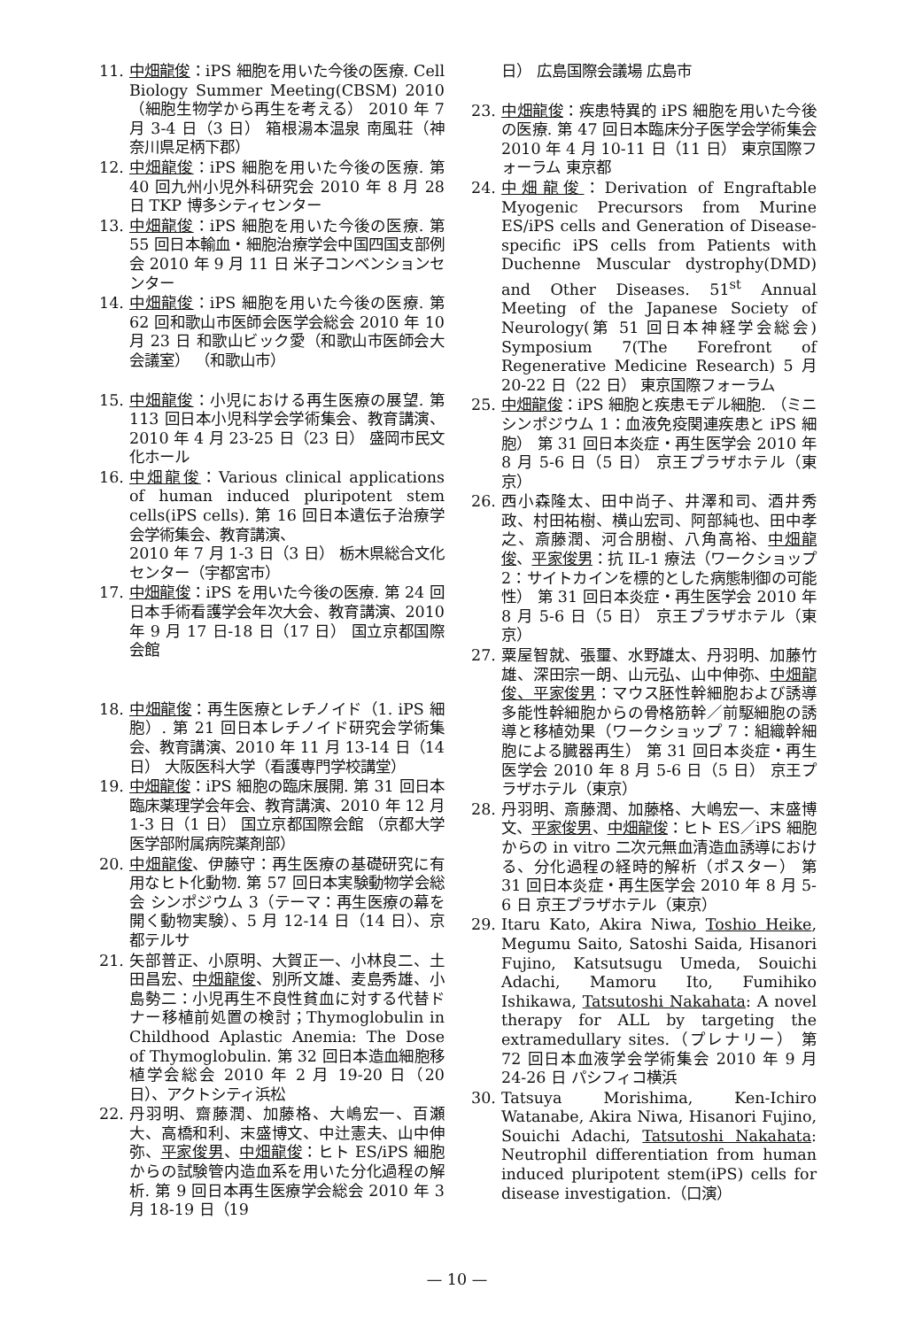11. 中畑龍俊：iPS 細胞を用いた今後の医療. Cell Biology Summer Meeting(CBSM) 2010 （細胞生物学から再生を考える） 2010 年 7 月 3-4 日（3 日） 箱根湯本温泉 南風荘（神奈川県足柄下郡）
12. 中畑龍俊：iPS 細胞を用いた今後の医療. 第 40 回九州小児外科研究会 2010 年 8 月 28 日 TKP 博多シティセンター
13. 中畑龍俊：iPS 細胞を用いた今後の医療. 第 55 回日本輸血・細胞治療学会中国四国支部例会 2010 年 9 月 11 日 米子コンベンションセンター
14. 中畑龍俊：iPS 細胞を用いた今後の医療. 第 62 回和歌山市医師会医学会総会 2010 年 10 月 23 日 和歌山ビック愛（和歌山市医師会大会議室） （和歌山市）
15. 中畑龍俊：小児における再生医療の展望. 第 113 回日本小児科学会学術集会、教育講演、2010 年 4 月 23-25 日（23 日） 盛岡市民文化ホール
16. 中畑龍俊：Various clinical applications of human induced pluripotent stem cells(iPS cells). 第 16 回日本遺伝子治療学会学術集会、教育講演、
2010 年 7 月 1-3 日（3 日） 栃木県総合文化センター（宇都宮市）
17. 中畑龍俊：iPS を用いた今後の医療. 第 24 回日本手術看護学会年次大会、教育講演、2010 年 9 月 17 日-18 日（17 日） 国立京都国際会館
18. 中畑龍俊：再生医療とレチノイド（1. iPS 細胞）. 第 21 回日本レチノイド研究会学術集会、教育講演、2010 年 11 月 13-14 日（14 日） 大阪医科大学（看護専門学校講堂）
19. 中畑龍俊：iPS 細胞の臨床展開. 第 31 回日本臨床薬理学会年会、教育講演、2010 年 12 月 1-3 日（1 日） 国立京都国際会館 （京都大学医学部附属病院薬剤部）
20. 中畑龍俊、伊藤守：再生医療の基礎研究に有用なヒト化動物. 第 57 回日本実験動物学会総会 シンポジウム 3（テーマ：再生医療の幕を開く動物実験）、5 月 12-14 日（14 日）、京都テルサ
21. 矢部普正、小原明、大賀正一、小林良二、土田昌宏、中畑龍俊、別所文雄、麦島秀雄、小島勢二：小児再生不良性貧血に対する代替ドナー移植前処置の検討；Thymoglobulin in Childhood Aplastic Anemia: The Dose of Thymoglobulin. 第 32 回日本造血細胞移植学会総会 2010 年 2 月 19-20 日（20 日）、アクトシティ浜松
22. 丹羽明、齋藤潤、加藤格、大嶋宏一、百瀬大、高橋和利、末盛博文、中辻憲夫、山中伸弥、平家俊男、中畑龍俊：ヒト ES/iPS 細胞からの試験管内造血系を用いた分化過程の解析. 第 9 回日本再生医療学会総会 2010 年 3 月 18-19 日（19
日） 広島国際会議場 広島市
23. 中畑龍俊：疾患特異的 iPS 細胞を用いた今後の医療. 第 47 回日本臨床分子医学会学術集会 2010 年 4 月 10-11 日（11 日） 東京国際フォーラム 東京都
24. 中畑龍俊：Derivation of Engraftable Myogenic Precursors from Murine ES/iPS cells and Generation of Disease-specific iPS cells from Patients with Duchenne Muscular dystrophy(DMD) and Other Diseases. 51<sup>st</sup> Annual Meeting of the Japanese Society of Neurology(第 51 回日本神経学会総会) Symposium 7(The Forefront of Regenerative Medicine Research) 5 月 20-22 日（22 日） 東京国際フォーラム
25. 中畑龍俊：iPS 細胞と疾患モデル細胞. （ミニシンポジウム 1：血液免疫関連疾患と iPS 細胞） 第 31 回日本炎症・再生医学会 2010 年 8 月 5-6 日（5 日） 京王プラザホテル（東京）
26. 西小森隆太、田中尚子、井澤和司、酒井秀政、村田祐樹、横山宏司、阿部純也、田中孝之、斎藤潤、河合朋樹、八角高裕、中畑龍俊、平家俊男：抗 IL-1 療法（ワークショップ 2：サイトカインを標的とした病態制御の可能性） 第 31 回日本炎症・再生医学会 2010 年 8 月 5-6 日（5 日） 京王プラザホテル（東京）
27. 粟屋智就、張璽、水野雄太、丹羽明、加藤竹雄、深田宗一朗、山元弘、山中伸弥、中畑龍俊、平家俊男：マウス胚性幹細胞および誘導多能性幹細胞からの骨格筋幹／前駆細胞の誘導と移植効果（ワークショップ 7：組織幹細胞による臓器再生） 第 31 回日本炎症・再生医学会 2010 年 8 月 5-6 日（5 日） 京王プラザホテル（東京）
28. 丹羽明、斎藤潤、加藤格、大嶋宏一、末盛博文、平家俊男、中畑龍俊：ヒト ES／iPS 細胞からの in vitro 二次元無血清造血誘導における、分化過程の経時的解析（ポスター） 第 31 回日本炎症・再生医学会 2010 年 8 月 5-6 日 京王プラザホテル（東京）
29. Itaru Kato, Akira Niwa, Toshio Heike, Megumu Saito, Satoshi Saida, Hisanori Fujino, Katsutsugu Umeda, Souichi Adachi, Mamoru Ito, Fumihiko Ishikawa, Tatsutoshi Nakahata: A novel therapy for ALL by targeting the extramedullary sites.（プレナリー） 第 72 回日本血液学会学術集会 2010 年 9 月 24-26 日 パシフィコ横浜
30. Tatsuya Morishima, Ken-Ichiro Watanabe, Akira Niwa, Hisanori Fujino, Souichi Adachi, Tatsutoshi Nakahata: Neutrophil differentiation from human induced pluripotent stem(iPS) cells for disease investigation.（口演）
— 10 —